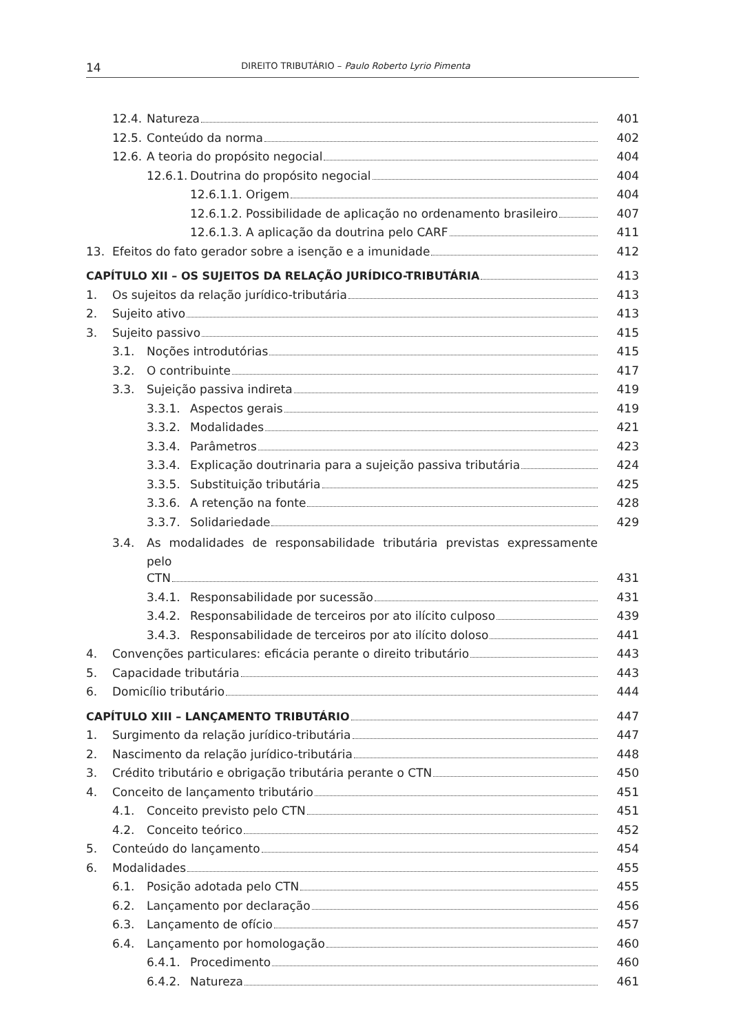14 DIREITO TRIBUTÁRIO – Paulo Roberto Lyrio Pimenta
12.4. Natureza 401
12.5. Conteúdo da norma 402
12.6. A teoria do propósito negocial 404
12.6.1. Doutrina do propósito negocial 404
12.6.1.1. Origem 404
12.6.1.2. Possibilidade de aplicação no ordenamento brasileiro 407
12.6.1.3. A aplicação da doutrina pelo CARF 411
13. Efeitos do fato gerador sobre a isenção e a imunidade 412
CAPÍTULO XII – OS SUJEITOS DA RELAÇÃO JURÍDICO-TRIBUTÁRIA 413
1. Os sujeitos da relação jurídico-tributária 413
2. Sujeito ativo 413
3. Sujeito passivo 415
3.1. Noções introdutórias 415
3.2. O contribuinte 417
3.3. Sujeição passiva indireta 419
3.3.1. Aspectos gerais 419
3.3.2. Modalidades 421
3.3.4. Parâmetros 423
3.3.4. Explicação doutrinaria para a sujeição passiva tributária 424
3.3.5. Substituição tributária 425
3.3.6. A retenção na fonte 428
3.3.7. Solidariedade 429
3.4. As modalidades de responsabilidade tributária previstas expressamente pelo
CTN 431
3.4.1. Responsabilidade por sucessão 431
3.4.2. Responsabilidade de terceiros por ato ilícito culposo 439
3.4.3. Responsabilidade de terceiros por ato ilícito doloso 441
4. Convenções particulares: eficácia perante o direito tributário 443
5. Capacidade tributária 443
6. Domicílio tributário 444
CAPÍTULO XIII – LANÇAMENTO TRIBUTÁRIO 447
1. Surgimento da relação jurídico-tributária 447
2. Nascimento da relação jurídico-tributária 448
3. Crédito tributário e obrigação tributária perante o CTN 450
4. Conceito de lançamento tributário 451
4.1. Conceito previsto pelo CTN 451
4.2. Conceito teórico 452
5. Conteúdo do lançamento 454
6. Modalidades 455
6.1. Posição adotada pelo CTN 455
6.2. Lançamento por declaração 456
6.3. Lançamento de ofício 457
6.4. Lançamento por homologação 460
6.4.1. Procedimento 460
6.4.2. Natureza 461